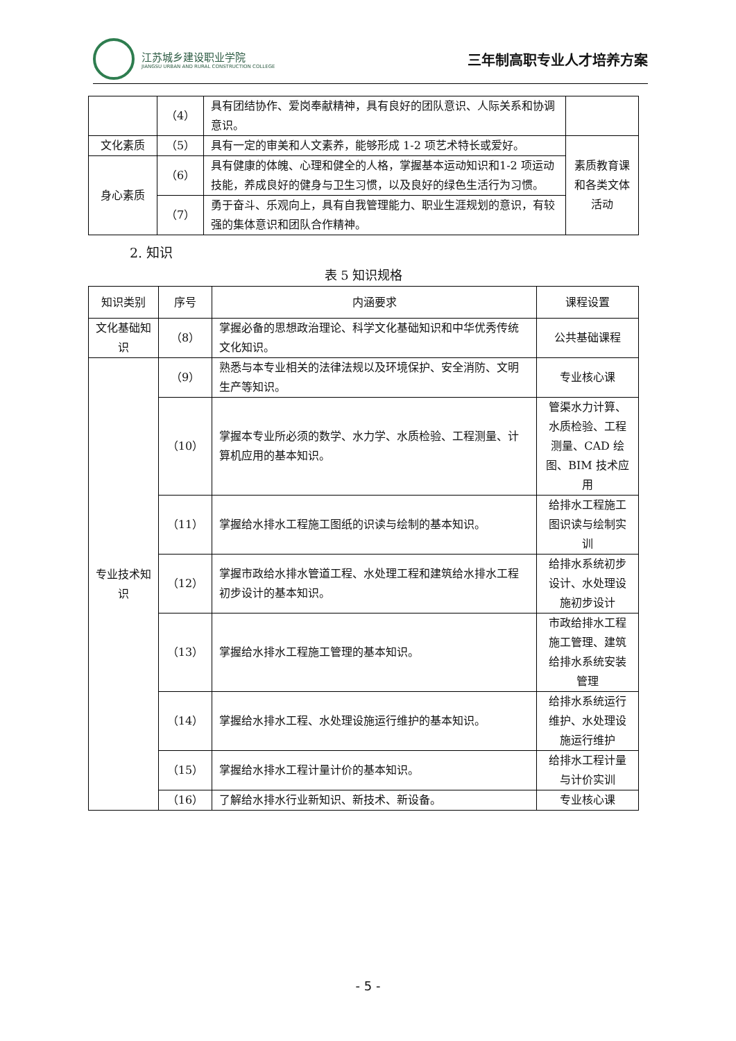江苏城乡建设职业学院
JIANGSU URBAN AND RURAL CONSTRUCTION COLLEGE
三年制高职专业人才培养方案
| | （4） | 具有团结协作、爱岗奉献精神，具有良好的团队意识、人际关系和协调意识。 | |
| 文化素质 | （5） | 具有一定的审美和人文素养，能够形成 1-2 项艺术特长或爱好。 | 素质教育课和各类文体活动 |
| 身心素质 | （6） | 具有健康的体魄、心理和健全的人格，掌握基本运动知识和1-2 项运动技能，养成良好的健身与卫生习惯，以及良好的绿色生活行为习惯。 | |
| | （7） | 勇于奋斗、乐观向上，具有自我管理能力、职业生涯规划的意识，有较强的集体意识和团队合作精神。 | |
2. 知识
表 5 知识规格
| 知识类别 | 序号 | 内涵要求 | 课程设置 |
| --- | --- | --- | --- |
| 文化基础知识 | （8） | 掌握必备的思想政治理论、科学文化基础知识和中华优秀传统文化知识。 | 公共基础课程 |
| 专业技术知识 | （9） | 熟悉与本专业相关的法律法规以及环境保护、安全消防、文明生产等知识。 | 专业核心课 |
| | （10） | 掌握本专业所必须的数学、水力学、水质检验、工程测量、计算机应用的基本知识。 | 管渠水力计算、水质检验、工程测量、CAD 绘图、BIM 技术应用 |
| | （11） | 掌握给水排水工程施工图纸的识读与绘制的基本知识。 | 给排水工程施工图识读与绘制实训 |
| | （12） | 掌握市政给水排水管道工程、水处理工程和建筑给水排水工程初步设计的基本知识。 | 给排水系统初步设计、水处理设施初步设计 |
| | （13） | 掌握给水排水工程施工管理的基本知识。 | 市政给排水工程施工管理、建筑给排水系统安装管理 |
| | （14） | 掌握给水排水工程、水处理设施运行维护的基本知识。 | 给排水系统运行维护、水处理设施运行维护 |
| | （15） | 掌握给水排水工程计量计价的基本知识。 | 给排水工程计量与计价实训 |
| | （16） | 了解给水排水行业新知识、新技术、新设备。 | 专业核心课 |
- 5 -